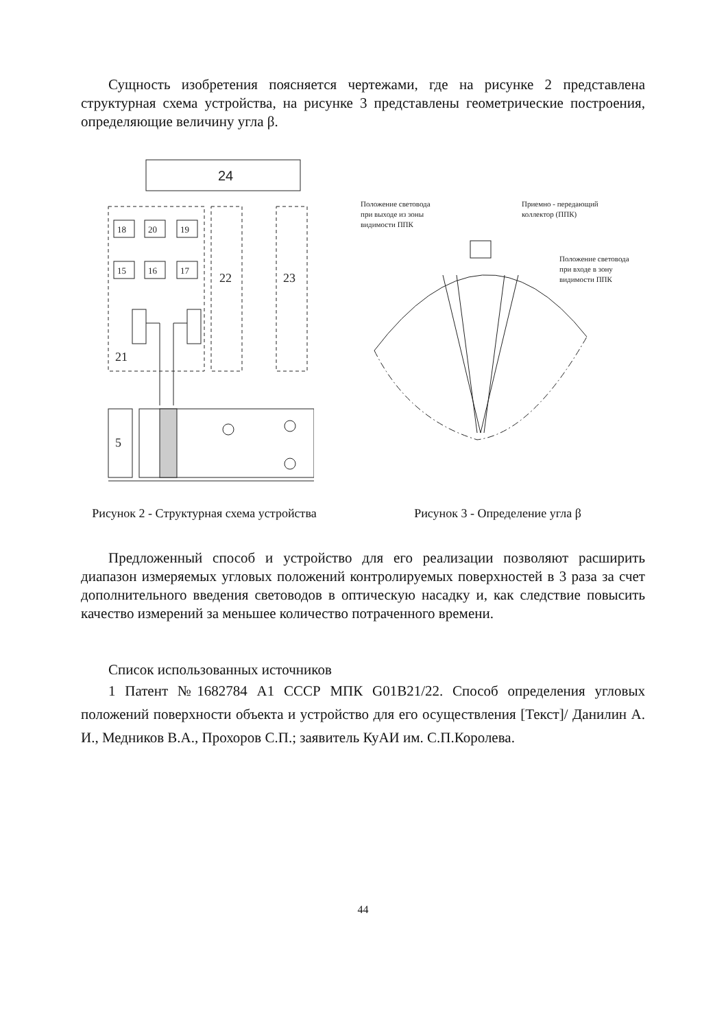Сущность изобретения поясняется чертежами, где на рисунке 2 представлена структурная схема устройства, на рисунке 3 представлены геометрические построения, определяющие величину угла β.
24
22
23
18
20
19
15
16
17
21
5
Рисунок 2 - Структурная схема устройства
Положение световода
при выходе из зоны
видимости ППК
Приемно - передающий
коллектор (ППК)
Положение световода
при входе в зону
видимости ППК
Рисунок 3 - Определение угла β
Предложенный способ и устройство для его реализации позволяют расширить диапазон измеряемых угловых положений контролируемых поверхностей в 3 раза за счет дополнительного введения световодов в оптическую насадку и, как следствие повысить качество измерений за меньшее количество потраченного времени.
Список использованных источников
1 Патент №1682784 А1 СССР МПК G01B21/22. Способ определения угловых положений поверхности объекта и устройство для его осуществления [Текст]/ Данилин А. И., Медников В.А., Прохоров С.П.; заявитель КуАИ им. С.П.Королева.
44